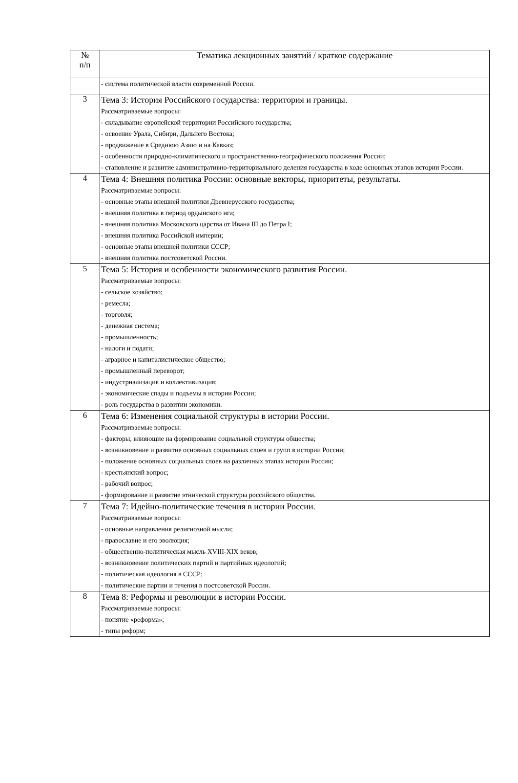| № п/п | Тематика лекционных занятий / краткое содержание |
| --- | --- |
| | - система политической власти современной России. |
| 3 | Тема 3: История Российского государства: территория и границы. Рассматриваемые вопросы: - складывание европейской территории Российского государства; - освоение Урала, Сибири, Дальнего Востока; - продвижение в Среднюю Азию и на Кавказ; - особенности природно-климатического и пространственно-географического положения России; - становление и развитие административно-территориального деления государства в ходе основных этапов истории России. |
| 4 | Тема 4: Внешняя политика России: основные векторы, приоритеты, результаты. Рассматриваемые вопросы: - основные этапы внешней политики Древнерусского государства; - внешняя политика в период ордынского ига; - внешняя политика Московского царства от Ивана III до Петра I; - внешняя политика Российской империи; - основные этапы внешней политики СССР; - внешняя политика постсоветской России. |
| 5 | Тема 5: История и особенности экономического развития России. Рассматриваемые вопросы: - сельское хозяйство; - ремесла; - торговля; - денежная система; - промышленность; - налоги и подати; - аграрное и капиталистическое общество; - промышленный переворот; - индустриализация и коллективизация; - экономические спады и подъемы в истории России; - роль государства в развитии экономики. |
| 6 | Тема 6: Изменения социальной структуры в истории России. Рассматриваемые вопросы: - факторы, влияющие на формирование социальной структуры общества; - возникновение и развитие основных социальных слоев и групп в истории России; - положение основных социальных слоев на различных этапах истории России; - крестьянский вопрос; - рабочий вопрос; - формирование и развитие этнической структуры российского общества. |
| 7 | Тема 7: Идейно-политические течения в истории России. Рассматриваемые вопросы: - основные направления религиозной мысли; - православие и его эволюция; - общественно-политическая мысль XVIII-XIX веков; - возникновение политических партий и партийных идеологий; - политическая идеология в СССР; - политические партии и течения в постсоветской России. |
| 8 | Тема 8: Реформы и революции в истории России. Рассматриваемые вопросы: - понятие «реформа»; - типы реформ; |